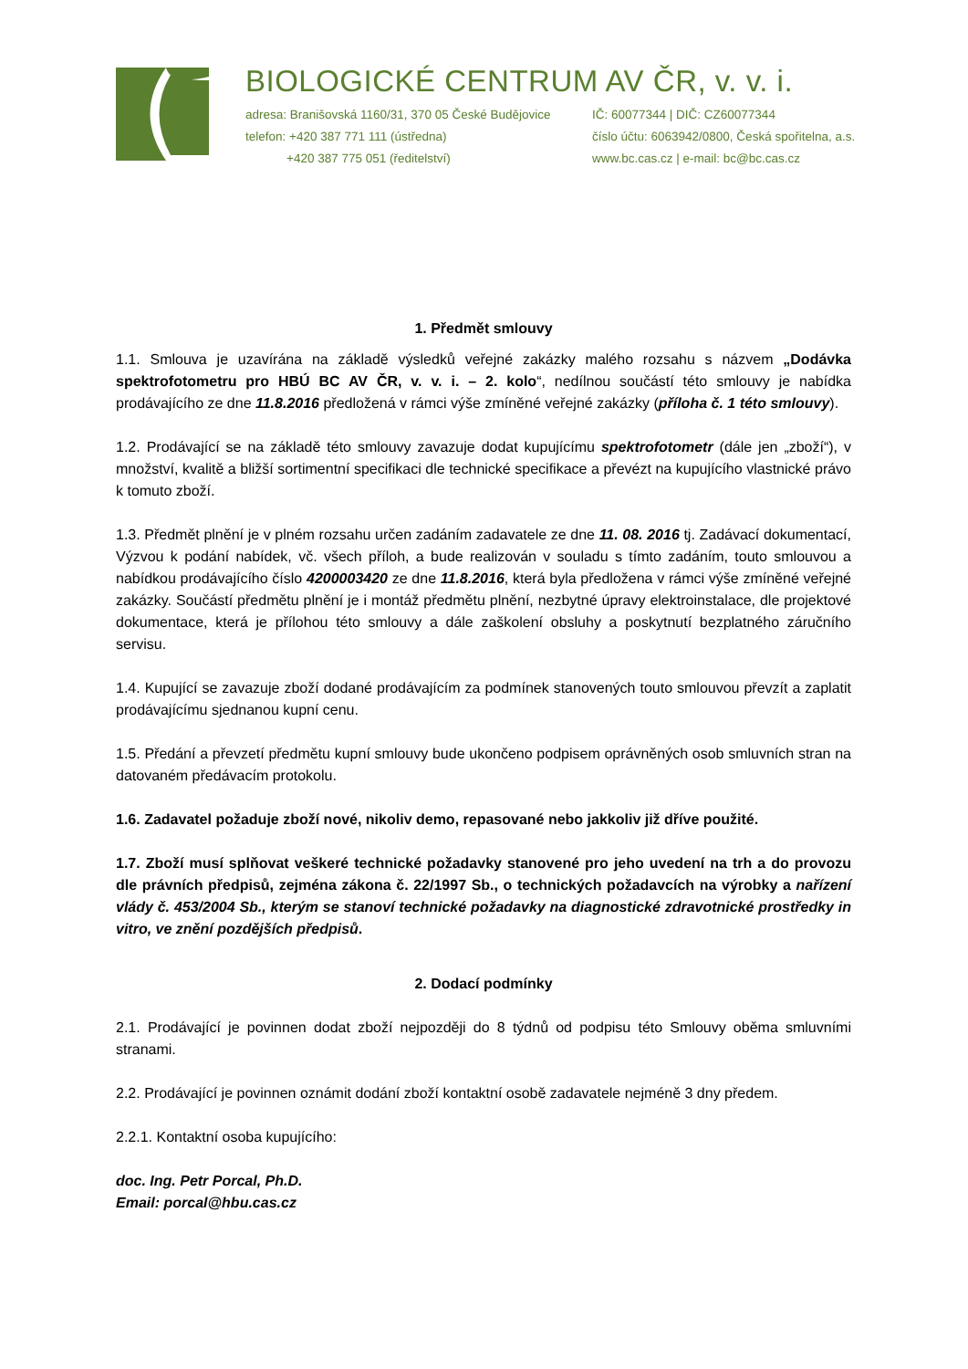BIOLOGICKÉ CENTRUM AV ČR, v. v. i.
adresa: Branišovská 1160/31, 370 05 České Budějovice
telefon: +420 387 771 111 (ústředna)
+420 387 775 051 (ředitelství)
IČ: 60077344 | DIČ: CZ60077344
číslo účtu: 6063942/0800, Česká spořitelna, a.s.
www.bc.cas.cz | e-mail: bc@bc.cas.cz
1. Předmět smlouvy
1.1. Smlouva je uzavírána na základě výsledků veřejné zakázky malého rozsahu s názvem „Dodávka spektrofotometru pro HBÚ BC AV ČR, v. v. i. – 2. kolo“, nedílnou součástí této smlouvy je nabídka prodávajícího ze dne 11.8.2016 předložená v rámci výše zmíněné veřejné zakázky (příloha č. 1 této smlouvy).
1.2. Prodávající se na základě této smlouvy zavazuje dodat kupujícímu spektrofotometr (dále jen „zboží“), v množství, kvalitě a bližší sortimentní specifikaci dle technické specifikace a převézt na kupujícího vlastnické právo k tomuto zboží.
1.3. Předmět plnění je v plném rozsahu určen zadáním zadavatele ze dne 11. 08. 2016 tj. Zadávací dokumentací, Výzvou k podání nabídek, vč. všech příloh, a bude realizován v souladu s tímto zadáním, touto smlouvou a nabídkou prodávajícího číslo 4200003420 ze dne 11.8.2016, která byla předložena v rámci výše zmíněné veřejné zakázky. Součástí předmětu plnění je i montáž předmětu plnění, nezbytné úpravy elektroinstalace, dle projektové dokumentace, která je přílohou této smlouvy a dále zaškolení obsluhy a poskytnutí bezplatného záručního servisu.
1.4. Kupující se zavazuje zboží dodané prodávajícím za podmínek stanovených touto smlouvou převzít a zaplatit prodávajícímu sjednanou kupní cenu.
1.5. Předání a převzetí předmětu kupní smlouvy bude ukončeno podpisem oprávněných osob smluvních stran na datovaném předávacím protokolu.
1.6. Zadavatel požaduje zboží nové, nikoliv demo, repasované nebo jakkoliv již dříve použité.
1.7. Zboží musí splňovat veškeré technické požadavky stanovené pro jeho uvedení na trh a do provozu dle právních předpisů, zejména zákona č. 22/1997 Sb., o technických požadavcích na výrobky a nařízení vlády č. 453/2004 Sb., kterým se stanoví technické požadavky na diagnostické zdravotnické prostředky in vitro, ve znění pozdějších předpisů.
2. Dodací podmínky
2.1. Prodávající je povinnen dodat zboží nejpozději do 8 týdnů od podpisu této Smlouvy oběma smluvními stranami.
2.2. Prodávající je povinnen oznámit dodání zboží kontaktní osobě zadavatele nejméně 3 dny předem.
2.2.1. Kontaktní osoba kupujícího:
doc. Ing. Petr Porcal, Ph.D.
Email: porcal@hbu.cas.cz